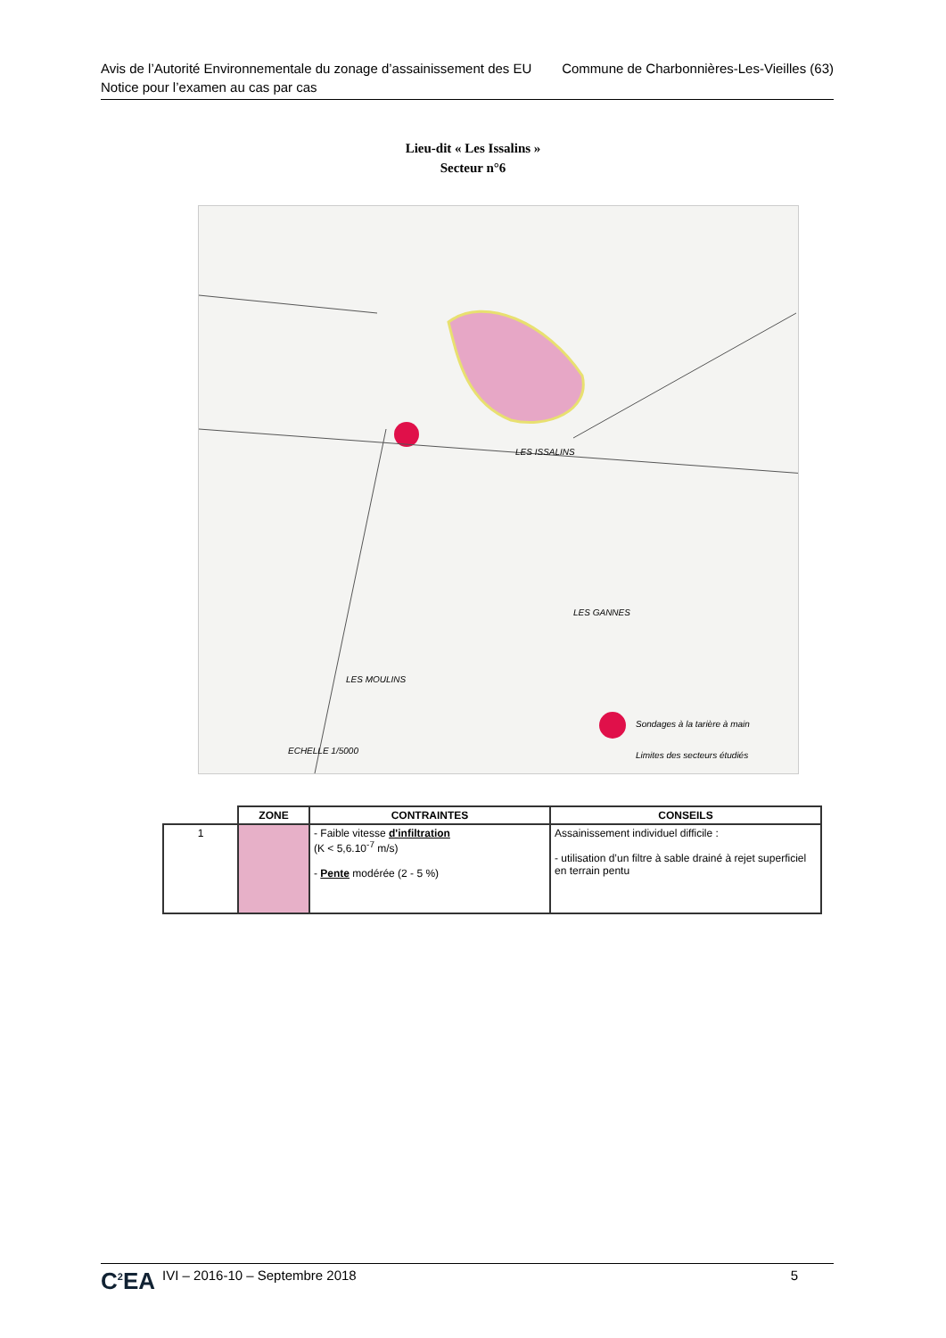Commune de Charbonnières-Les-Vieilles (63) Avis de l’Autorité Environnementale du zonage d’assainissement des EU
Notice pour l’examen au cas par cas
Lieu-dit « Les Issalins »
Secteur n°6
LES ISSALINS
LES GANNES
LES MOULINS
ECHELLE 1/5000
Sondages à la tarière à main
Limites des secteurs étudiés
| | ZONE | CONTRAINTES | CONSEILS |
| --- | --- | --- | --- |
| 1 | | - Faible vitesse d'infiltration (K < 5,6.10<sup>-7</sup> m/s) - Pente modérée (2 - 5 %) | Assainissement individuel difficile : - utilisation d’un filtre à sable drainé à rejet superficiel en terrain pentu |
C<sup>2</sup>EA IVI – 2016-10 – Septembre 2018 5